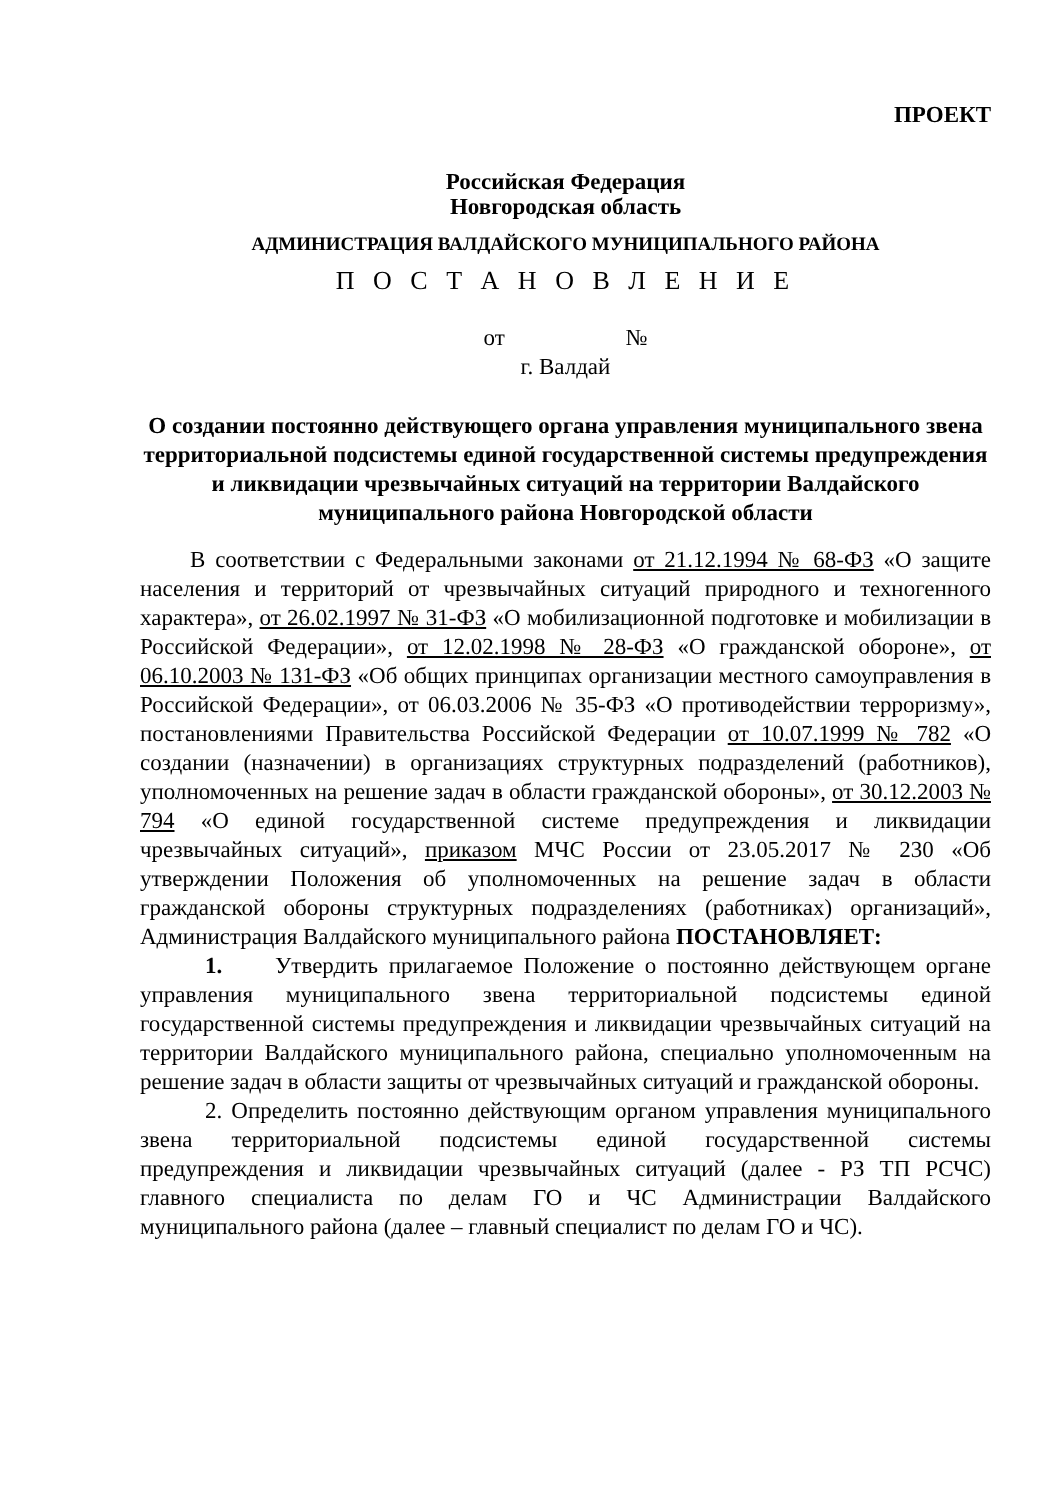ПРОЕКТ
Российская Федерация
Новгородская область
АДМИНИСТРАЦИЯ ВАЛДАЙСКОГО МУНИЦИПАЛЬНОГО РАЙОНА
П О С Т А Н О В Л Е Н И Е
от №
г. Валдай
О создании постоянно действующего органа управления муниципального звена территориальной подсистемы единой государственной системы предупреждения и ликвидации чрезвычайных ситуаций на территории Валдайского муниципального района Новгородской области
В соответствии с Федеральными законами от 21.12.1994 № 68-ФЗ «О защите населения и территорий от чрезвычайных ситуаций природного и техногенного характера», от 26.02.1997 № 31-ФЗ «О мобилизационной подготовке и мобилизации в Российской Федерации», от 12.02.1998 № 28-ФЗ «О гражданской обороне», от 06.10.2003 № 131-ФЗ «Об общих принципах организации местного самоуправления в Российской Федерации», от 06.03.2006 № 35-ФЗ «О противодействии терроризму», постановлениями Правительства Российской Федерации от 10.07.1999 № 782 «О создании (назначении) в организациях структурных подразделений (работников), уполномоченных на решение задач в области гражданской обороны», от 30.12.2003 № 794 «О единой государственной системе предупреждения и ликвидации чрезвычайных ситуаций», приказом МЧС России от 23.05.2017 № 230 «Об утверждении Положения об уполномоченных на решение задач в области гражданской обороны структурных подразделениях (работниках) организаций», Администрация Валдайского муниципального района ПОСТАНОВЛЯЕТ:
1. Утвердить прилагаемое Положение о постоянно действующем органе управления муниципального звена территориальной подсистемы единой государственной системы предупреждения и ликвидации чрезвычайных ситуаций на территории Валдайского муниципального района, специально уполномоченным на решение задач в области защиты от чрезвычайных ситуаций и гражданской обороны.
2. Определить постоянно действующим органом управления муниципального звена территориальной подсистемы единой государственной системы предупреждения и ликвидации чрезвычайных ситуаций (далее - РЗ ТП РСЧС) главного специалиста по делам ГО и ЧС Администрации Валдайского муниципального района (далее – главный специалист по делам ГО и ЧС).